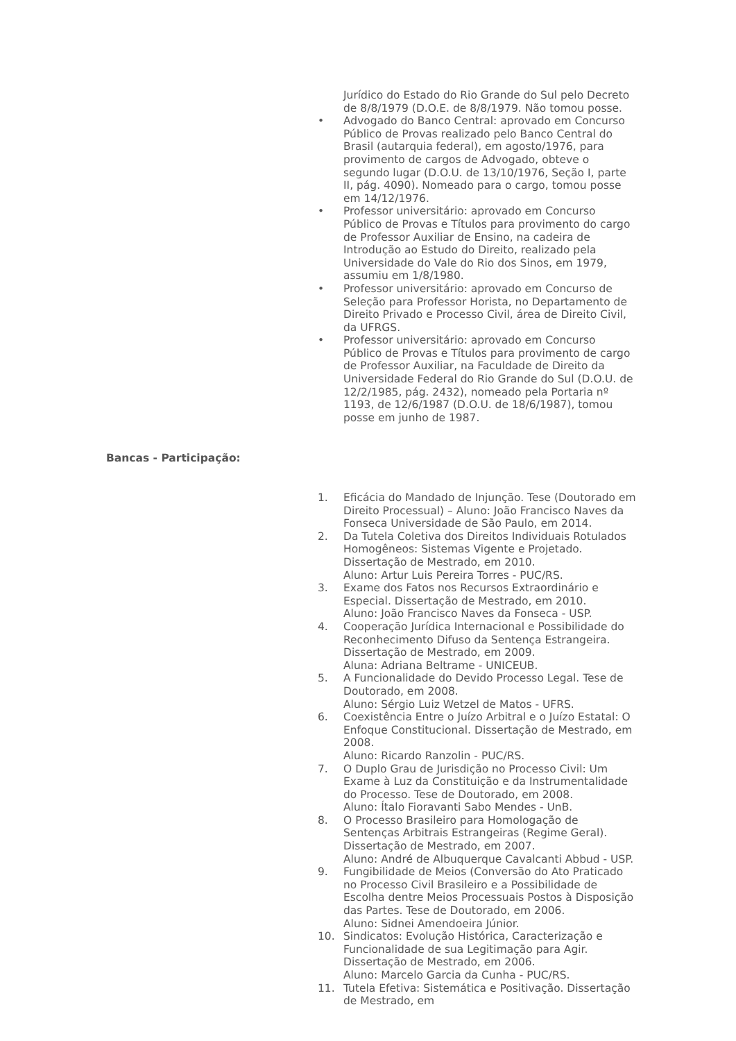Jurídico do Estado do Rio Grande do Sul pelo Decreto de 8/8/1979 (D.O.E. de 8/8/1979. Não tomou posse.
• Advogado do Banco Central: aprovado em Concurso Público de Provas realizado pelo Banco Central do Brasil (autarquia federal), em agosto/1976, para provimento de cargos de Advogado, obteve o segundo lugar (D.O.U. de 13/10/1976, Seção I, parte II, pág. 4090). Nomeado para o cargo, tomou posse em 14/12/1976.
• Professor universitário: aprovado em Concurso Público de Provas e Títulos para provimento do cargo de Professor Auxiliar de Ensino, na cadeira de Introdução ao Estudo do Direito, realizado pela Universidade do Vale do Rio dos Sinos, em 1979, assumiu em 1/8/1980.
• Professor universitário: aprovado em Concurso de Seleção para Professor Horista, no Departamento de Direito Privado e Processo Civil, área de Direito Civil, da UFRGS.
• Professor universitário: aprovado em Concurso Público de Provas e Títulos para provimento de cargo de Professor Auxiliar, na Faculdade de Direito da Universidade Federal do Rio Grande do Sul (D.O.U. de 12/2/1985, pág. 2432), nomeado pela Portaria nº 1193, de 12/6/1987 (D.O.U. de 18/6/1987), tomou posse em junho de 1987.
Bancas - Participação:
1. Eficácia do Mandado de Injunção. Tese (Doutorado em Direito Processual) – Aluno: João Francisco Naves da Fonseca Universidade de São Paulo, em 2014.
2. Da Tutela Coletiva dos Direitos Individuais Rotulados Homogêneos: Sistemas Vigente e Projetado. Dissertação de Mestrado, em 2010.
Aluno: Artur Luis Pereira Torres - PUC/RS.
3. Exame dos Fatos nos Recursos Extraordinário e Especial. Dissertação de Mestrado, em 2010.
Aluno: João Francisco Naves da Fonseca - USP.
4. Cooperação Jurídica Internacional e Possibilidade do Reconhecimento Difuso da Sentença Estrangeira. Dissertação de Mestrado, em 2009.
Aluna: Adriana Beltrame - UNICEUB.
5. A Funcionalidade do Devido Processo Legal. Tese de Doutorado, em 2008.
Aluno: Sérgio Luiz Wetzel de Matos - UFRS.
6. Coexistência Entre o Juízo Arbitral e o Juízo Estatal: O Enfoque Constitucional. Dissertação de Mestrado, em 2008.
Aluno: Ricardo Ranzolin - PUC/RS.
7. O Duplo Grau de Jurisdição no Processo Civil: Um Exame à Luz da Constituição e da Instrumentalidade do Processo. Tese de Doutorado, em 2008.
Aluno: Ítalo Fioravanti Sabo Mendes - UnB.
8. O Processo Brasileiro para Homologação de Sentenças Arbitrais Estrangeiras (Regime Geral). Dissertação de Mestrado, em 2007.
Aluno: André de Albuquerque Cavalcanti Abbud - USP.
9. Fungibilidade de Meios (Conversão do Ato Praticado no Processo Civil Brasileiro e a Possibilidade de Escolha dentre Meios Processuais Postos à Disposição das Partes. Tese de Doutorado, em 2006.
Aluno: Sidnei Amendoeira Júnior.
10. Sindicatos: Evolução Histórica, Caracterização e Funcionalidade de sua Legitimação para Agir. Dissertação de Mestrado, em 2006.
Aluno: Marcelo Garcia da Cunha - PUC/RS.
11. Tutela Efetiva: Sistemática e Positivação. Dissertação de Mestrado, em